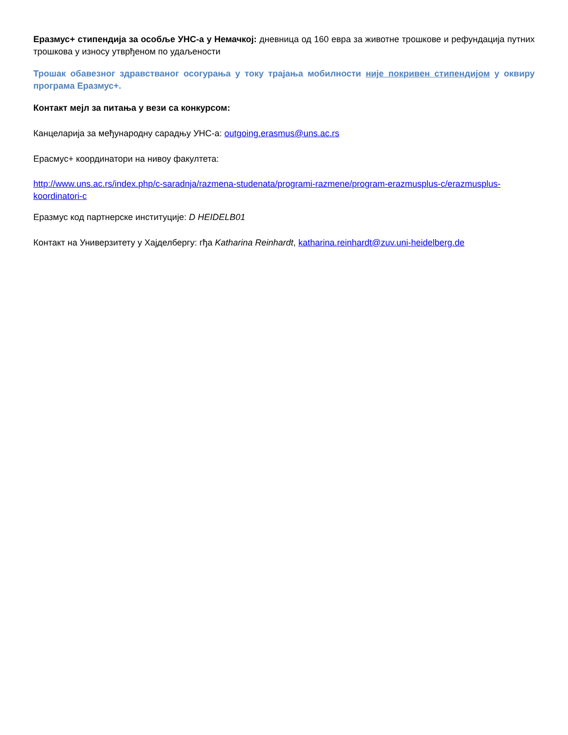Еразмус+ стипендија за особље УНС-а у Немачкој: дневница од 160 евра за животне трошкове и рефундација путних трошкова у износу утврђеном по удаљености
Трошак обавезног здравстваног осогурања у току трајања мобилности није покривен стипендијом у оквиру програма Еразмус+.
Контакт мејл за питања у вези са конкурсом:
Канцеларија за међународну сарадњу УНС-а: outgoing.erasmus@uns.ac.rs
Ерасмус+ координатори на нивоу факултета:
http://www.uns.ac.rs/index.php/c-saradnja/razmena-studenata/programi-razmene/program-erazmusplus-c/erazmusplus-koordinatori-c
Еразмус код партнерске институције: D HEIDELB01
Контакт на Универзитету у Хајделбергу: гђа Katharina Reinhardt, katharina.reinhardt@zuv.uni-heidelberg.de